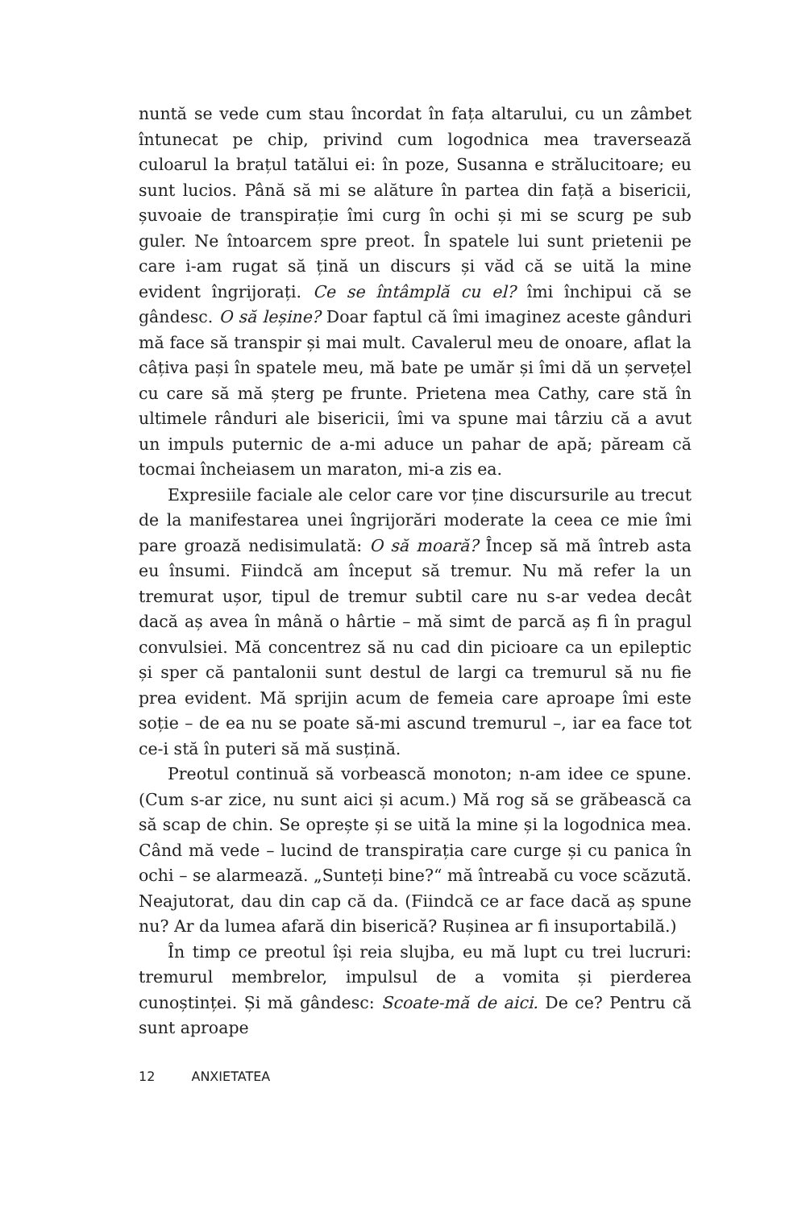nuntă se vede cum stau încordat în fața altarului, cu un zâmbet întunecat pe chip, privind cum logodnica mea traversează culoarul la brațul tatălui ei: în poze, Susanna e strălucitoare; eu sunt lucios. Până să mi se alăture în partea din față a bisericii, șuvoaie de transpirație îmi curg în ochi și mi se scurg pe sub guler. Ne întoarcem spre preot. În spatele lui sunt prietenii pe care i-am rugat să țină un discurs și văd că se uită la mine evident îngrijorați. Ce se întâmplă cu el? îmi închipui că se gândesc. O să leșine? Doar faptul că îmi imaginez aceste gânduri mă face să transpir și mai mult. Cavalerul meu de onoare, aflat la câțiva pași în spatele meu, mă bate pe umăr și îmi dă un șervețel cu care să mă șterg pe frunte. Prietena mea Cathy, care stă în ultimele rânduri ale bisericii, îmi va spune mai târziu că a avut un impuls puternic de a-mi aduce un pahar de apă; păream că tocmai încheiasem un maraton, mi-a zis ea.
Expresiile faciale ale celor care vor ține discursurile au trecut de la manifestarea unei îngrijorări moderate la ceea ce mie îmi pare groază nedisimulată: O să moară? Încep să mă întreb asta eu însumi. Fiindcă am început să tremur. Nu mă refer la un tremurat ușor, tipul de tremur subtil care nu s-ar vedea decât dacă aș avea în mână o hârtie – mă simt de parcă aș fi în pragul convulsiei. Mă concentrez să nu cad din picioare ca un epileptic și sper că pantalonii sunt destul de largi ca tremurul să nu fie prea evident. Mă sprijin acum de femeia care aproape îmi este soție – de ea nu se poate să-mi ascund tremurul –, iar ea face tot ce-i stă în puteri să mă susțină.
Preotul continuă să vorbească monoton; n-am idee ce spune. (Cum s-ar zice, nu sunt aici și acum.) Mă rog să se grăbească ca să scap de chin. Se oprește și se uită la mine și la logodnica mea. Când mă vede – lucind de transpirația care curge și cu panica în ochi – se alarmează. „Sunteți bine?“ mă întreabă cu voce scăzută. Neajutorat, dau din cap că da. (Fiindcă ce ar face dacă aș spune nu? Ar da lumea afară din biserică? Rușinea ar fi insuportabilă.)
În timp ce preotul își reia slujba, eu mă lupt cu trei lucruri: tremurul membrelor, impulsul de a vomita și pierderea cunoștinței. Și mă gândesc: Scoate-mă de aici. De ce? Pentru că sunt aproape
12 ANXIETATEA